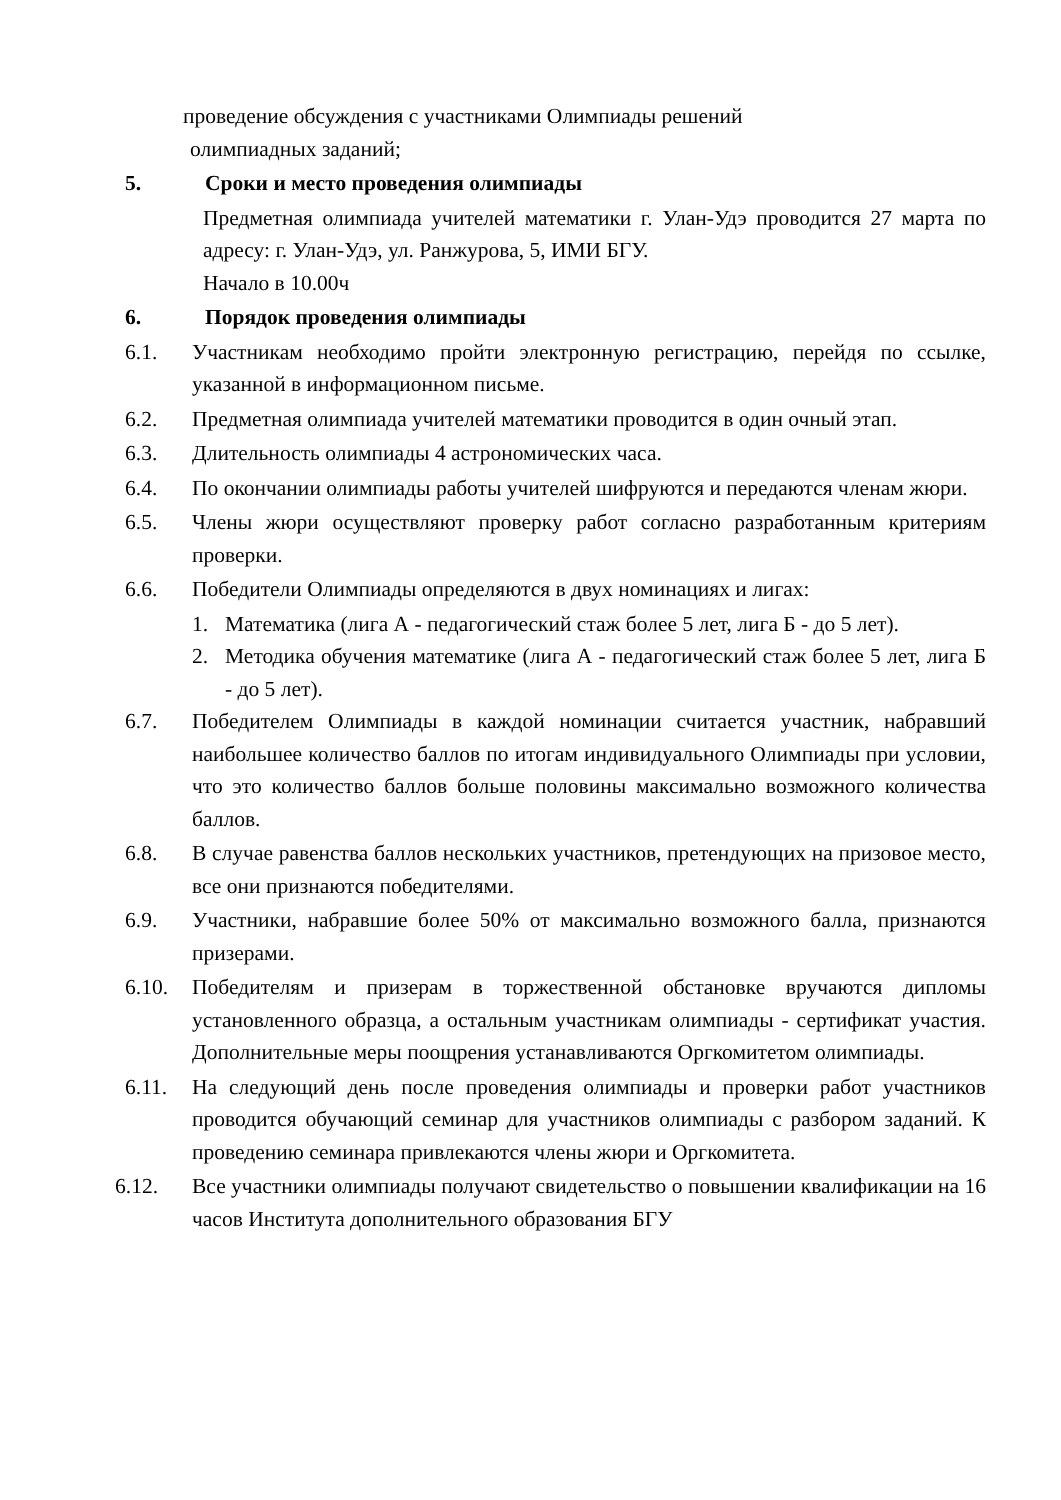проведение обсуждения с участниками Олимпиады решений
олимпиадных заданий;
5. Сроки и место проведения олимпиады
Предметная олимпиада учителей математики г. Улан-Удэ проводится 27 марта по адресу: г. Улан-Удэ, ул. Ранжурова, 5, ИМИ БГУ.
Начало в 10.00ч
6. Порядок проведения олимпиады
6.1. Участникам необходимо пройти электронную регистрацию, перейдя по ссылке, указанной в информационном письме.
6.2. Предметная олимпиада учителей математики проводится в один очный этап.
6.3. Длительность олимпиады 4 астрономических часа.
6.4. По окончании олимпиады работы учителей шифруются и передаются членам жюри.
6.5. Члены жюри осуществляют проверку работ согласно разработанным критериям проверки.
6.6. Победители Олимпиады определяются в двух номинациях и лигах:
1. Математика (лига А - педагогический стаж более 5 лет, лига Б - до 5 лет).
2. Методика обучения математике (лига А - педагогический стаж более 5 лет, лига Б - до 5 лет).
6.7. Победителем Олимпиады в каждой номинации считается участник, набравший наибольшее количество баллов по итогам индивидуального Олимпиады при условии, что это количество баллов больше половины максимально возможного количества баллов.
6.8. В случае равенства баллов нескольких участников, претендующих на призовое место, все они признаются победителями.
6.9. Участники, набравшие более 50% от максимально возможного балла, признаются призерами.
6.10. Победителям и призерам в торжественной обстановке вручаются дипломы установленного образца, а остальным участникам олимпиады - сертификат участия. Дополнительные меры поощрения устанавливаются Оргкомитетом олимпиады.
6.11. На следующий день после проведения олимпиады и проверки работ участников проводится обучающий семинар для участников олимпиады с разбором заданий. К проведению семинара привлекаются члены жюри и Оргкомитета.
6.12. Все участники олимпиады получают свидетельство о повышении квалификации на 16 часов Института дополнительного образования БГУ